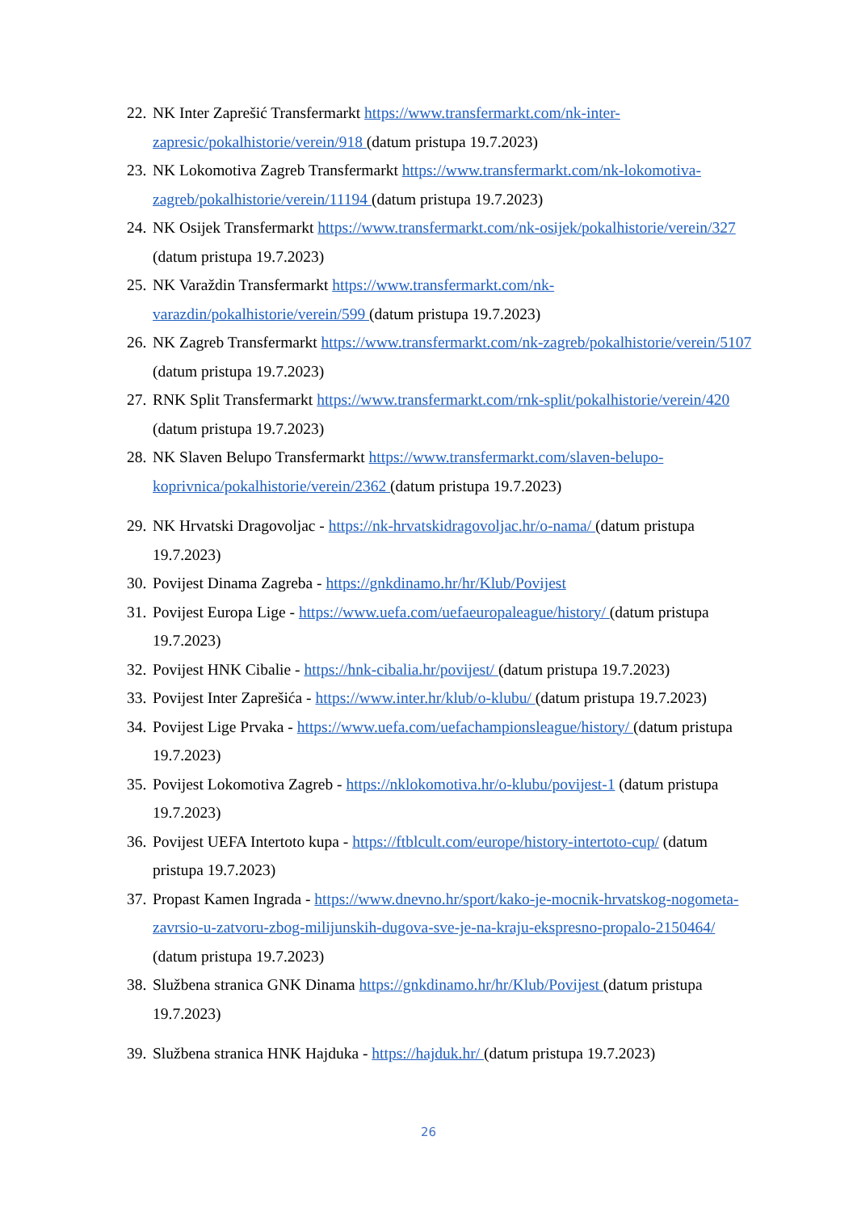22. NK Inter Zaprešić Transfermarkt https://www.transfermarkt.com/nk-inter-zapresic/pokalhistorie/verein/918 (datum pristupa 19.7.2023)
23. NK Lokomotiva Zagreb Transfermarkt https://www.transfermarkt.com/nk-lokomotiva-zagreb/pokalhistorie/verein/11194 (datum pristupa 19.7.2023)
24. NK Osijek Transfermarkt https://www.transfermarkt.com/nk-osijek/pokalhistorie/verein/327 (datum pristupa 19.7.2023)
25. NK Varaždin Transfermarkt https://www.transfermarkt.com/nk-varazdin/pokalhistorie/verein/599 (datum pristupa 19.7.2023)
26. NK Zagreb Transfermarkt https://www.transfermarkt.com/nk-zagreb/pokalhistorie/verein/5107 (datum pristupa 19.7.2023)
27. RNK Split Transfermarkt https://www.transfermarkt.com/rnk-split/pokalhistorie/verein/420 (datum pristupa 19.7.2023)
28. NK Slaven Belupo Transfermarkt https://www.transfermarkt.com/slaven-belupo-koprivnica/pokalhistorie/verein/2362 (datum pristupa 19.7.2023)
29. NK Hrvatski Dragovoljac - https://nk-hrvatskidragovoljac.hr/o-nama/ (datum pristupa 19.7.2023)
30. Povijest Dinama Zagreba - https://gnkdinamo.hr/hr/Klub/Povijest
31. Povijest Europa Lige - https://www.uefa.com/uefaeuropaleague/history/ (datum pristupa 19.7.2023)
32. Povijest HNK Cibalie - https://hnk-cibalia.hr/povijest/ (datum pristupa 19.7.2023)
33. Povijest Inter Zaprešića - https://www.inter.hr/klub/o-klubu/ (datum pristupa 19.7.2023)
34. Povijest Lige Prvaka - https://www.uefa.com/uefachampionsleague/history/ (datum pristupa 19.7.2023)
35. Povijest Lokomotiva Zagreb - https://nklokomotiva.hr/o-klubu/povijest-1 (datum pristupa 19.7.2023)
36. Povijest UEFA Intertoto kupa - https://ftblcult.com/europe/history-intertoto-cup/ (datum pristupa 19.7.2023)
37. Propast Kamen Ingrada - https://www.dnevno.hr/sport/kako-je-mocnik-hrvatskog-nogometa-zavrsio-u-zatvoru-zbog-milijunskih-dugova-sve-je-na-kraju-ekspresno-propalo-2150464/ (datum pristupa 19.7.2023)
38. Službena stranica GNK Dinama https://gnkdinamo.hr/hr/Klub/Povijest (datum pristupa 19.7.2023)
39. Službena stranica HNK Hajduka - https://hajduk.hr/ (datum pristupa 19.7.2023)
26